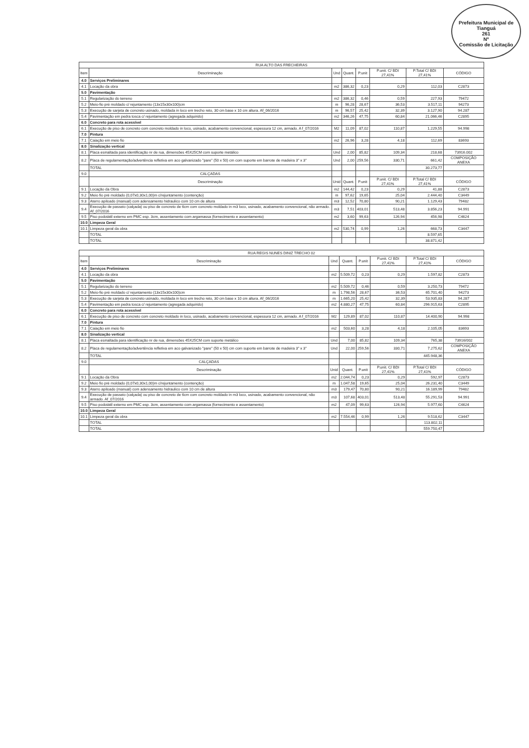Prefeitura Municipal de Tianguá
261
Nº
Comissão de Licitação
| RUA ALTO DAS FRECHEIRAS | | | | | | | |
| --- | --- | --- | --- | --- | --- | --- | --- |
| Item | Descriminação | Und | Quant. | P.unit | P.unit. C/ BDI 27,41% | P.Total C/ BDI 27,41% | CÓDIGO |
| 4.0 | Serviços Preliminares | | | | | | |
| 4.1 | Locação da obra | m2 | 386,32 | 0,23 | 0,29 | 112,03 | C2873 |
| 5.0 | Pavimentação | | | | | | |
| 5.1 | Regularização do terreno | m2 | 386,32 | 0,46 | 0,59 | 227,93 | 79472 |
| 5.2 | Meio-fio pré moldado c/ rejuntamento (13x15x30x100)cm | m | 96,28 | 28,67 | 36,53 | 3.517,11 | 94273 |
| 5.3 | Execução de sarjeta de concreto usinado, moldada in loco em trecho reto, 30 cm base x 10 cm altura. Af_06/2016 | m | 96,57 | 25,42 | 32,39 | 3.127,90 | 94.287 |
| 5.4 | Pavimentação em pedra tosca c/ rejuntamento (agregada adquirido) | m2 | 346,26 | 47,75 | 60,84 | 21.066,46 | C2895 |
| 6.0 | Concreto para rota acessível | | | | | | |
| 6.1 | Execução de piso de concreto com concreto moldado in loco, usinado, acabamento convencional, espessura 12 cm, armado. A f_07/2016 | M2 | 11,09 | 87,02 | 110,87 | 1.229,55 | 94.998 |
| 7.0 | Pintura | | | | | | |
| 7.1 | Caiação em meio fio | m2 | 26,96 | 3,28 | 4,18 | 112,69 | 83693 |
| 8.0 | Sinalização vertical | | | | | | |
| 8.1 | Placa esmaltada para identificação nr de rua, dimensões 45X25CM com suporte metálico | Und | 2,00 | 85,82 | 109,34 | 218,68 | 73916.002 |
| 8.2 | Placa de regulamentação/advertência refletiva em aco galvanizado "pare" (50 x 50) cm com suporte em barrote de madeira 3" x 3" | Und | 2,00 | 259,56 | 330,71 | 661,42 | COMPOSIÇÃO ANEXA |
| | TOTAL | | | | | 30.273,77 | |
| 9.0 | CALÇADAS | | | | | | |
| | Descriminação | Unid | Quant. | P.unit | P.unit. C/ BDI 27,41% | P.Total C/ BDI 27,41% | CÓDIGO |
| 9.1 | Locação da Obra | m2 | 144,42 | 0,23 | 0,29 | 41,88 | C2873 |
| 9.2 | Meio fio pré moldado (0,07x0,30x1,00)m c/rejuntamento (contenção) | m | 97,62 | 19,65 | 25,04 | 2.444,40 | C3449 |
| 9.3 | Aterro apiloado (manual) com adensamento hidraulico com 10 cm de altura | m3 | 12,52 | 70,80 | 90,21 | 1.129,43 | 79482 |
| 9.4 | Execução de passeio (calçada) ou piso de concreto de 6cm com concreto moldado in m3 loco, usinado, acabamento convencional, não armado. Af_07/2016 | m3 | 7,51 | 403,01 | 513,48 | 3.856,23 | 94.991 |
| 9.5 | Piso podotátil externo em PMC esp. 3cm, assentamento com argamassa (fornecimento e assentamento) | m2 | 3,60 | 99,63 | 126,94 | 456,98 | C4624 |
| 10.0 | Limpeza Geral | | | | | | |
| 10.1 | Limpeza geral da obra | m2 | 530,74 | 0,99 | 1,26 | 668,73 | C3447 |
| | TOTAL | | | | | 8.597,65 | |
| | TOTAL | | | | | 38.871,42 | |
| RUA REGIS NUNES DINIZ TRECHO 02 | | | | | | | |
| --- | --- | --- | --- | --- | --- | --- | --- |
| Item | Descriminação | Und | Quant. | P.unit | P.unit. C/ BDI 27,41% | P.Total C/ BDI 27,41% | CÓDIGO |
| 4.0 | Serviços Preliminares | | | | | | |
| 4.1 | Locação da obra | m2 | 5.509,72 | 0,23 | 0,29 | 1.597,82 | C2873 |
| 5.0 | Pavimentação | | | | | | |
| 5.1 | Regularização do terreno | m2 | 5.509,72 | 0,46 | 0,59 | 3.250,73 | 79472 |
| 5.2 | Meio-fio pré moldado c/ rejuntamento (13x15x30x100)cm | m | 1.798,56 | 28,67 | 36,53 | 65.701,40 | 94273 |
| 5.3 | Execução de sarjeta de concreto usinado, moldada in loco em trecho reto, 30 cm base x 10 cm altura. Af_06/2016 | m | 1.665,20 | 25,42 | 32,39 | 53.935,83 | 94.287 |
| 5.4 | Pavimentação em pedra tosca c/ rejuntamento (agregada adquirido) | m2 | 4.880,27 | 47,75 | 60,84 | 296.915,63 | C2895 |
| 6.0 | Concreto para rota acessível | | | | | | |
| 6.1 | Execução de piso de concreto com concreto moldado in loco, usinado, acabamento convencional, espessura 12 cm, armado. A f_07/2016 | M2 | 129,89 | 87,02 | 110,87 | 14.400,90 | 94.998 |
| 7.0 | Pintura | | | | | | |
| 7.1 | Caiação em meio fio | m2 | 503,60 | 3,28 | 4,18 | 2.105,05 | 83693 |
| 8.0 | Sinalização vertical | | | | | | |
| 8.1 | Placa esmaltada para identificação nr de rua, dimensões 45X25CM com suporte metálico | Und | 7,00 | 85,82 | 109,34 | 765,38 | 73916/002 |
| 8.2 | Placa de regulamentação/advertência refletiva em aco galvanizado "pare" (50 x 50) cm com suporte em barrote de madeira 3" x 3" | Und | 22,00 | 259,56 | 330,71 | 7.275,62 | COMPOSIÇÃO ANEXA |
| | TOTAL | | | | | 445.948,36 | |
| 9.0 | CALÇADAS | | | | | | |
| | Descriminação | Unid | Quant. | P.unit | P.unit. C/ BDI 27,41% | P.Total C/ BDI 27,41% | CÓDIGO |
| 9.1 | Locação da Obra | m2 | 2.044,74 | 0,23 | 0,29 | 592,97 | C2873 |
| 9.2 | Meio fio pré moldado (0,07x0,30x1,00)m c/rejuntamento (contenção) | m | 1.047,58 | 19,65 | 25,04 | 26.231,40 | C3449 |
| 9.3 | Aterro apiloado (manual) com adensamento hidraulico com 10 cm de altura | m3 | 179,47 | 70,80 | 90,21 | 16.189,99 | 79482 |
| 9.4 | Execução de passeio (calçada) ou piso de concreto de 6cm com concreto moldado in m3 loco, usinado, acabamento convencional, não armado. Af_07/2016 | m3 | 107,68 | 403,01 | 513,48 | 55.291,53 | 94.991 |
| 9.5 | Piso podotátil externo em PMC esp. 3cm, assentamento com argamassa (fornecimento e assentamento) | m2 | 47,09 | 99,63 | 126,94 | 5.977,60 | C4624 |
| 10.0 | Limpeza Geral | | | | | | |
| 10.1 | Limpeza geral da obra | m2 | 7.554,46 | 0,99 | 1,26 | 9.518,62 | C3447 |
| | TOTAL | | | | | 113.802,11 | |
| | TOTAL | | | | | 559.750,47 | |